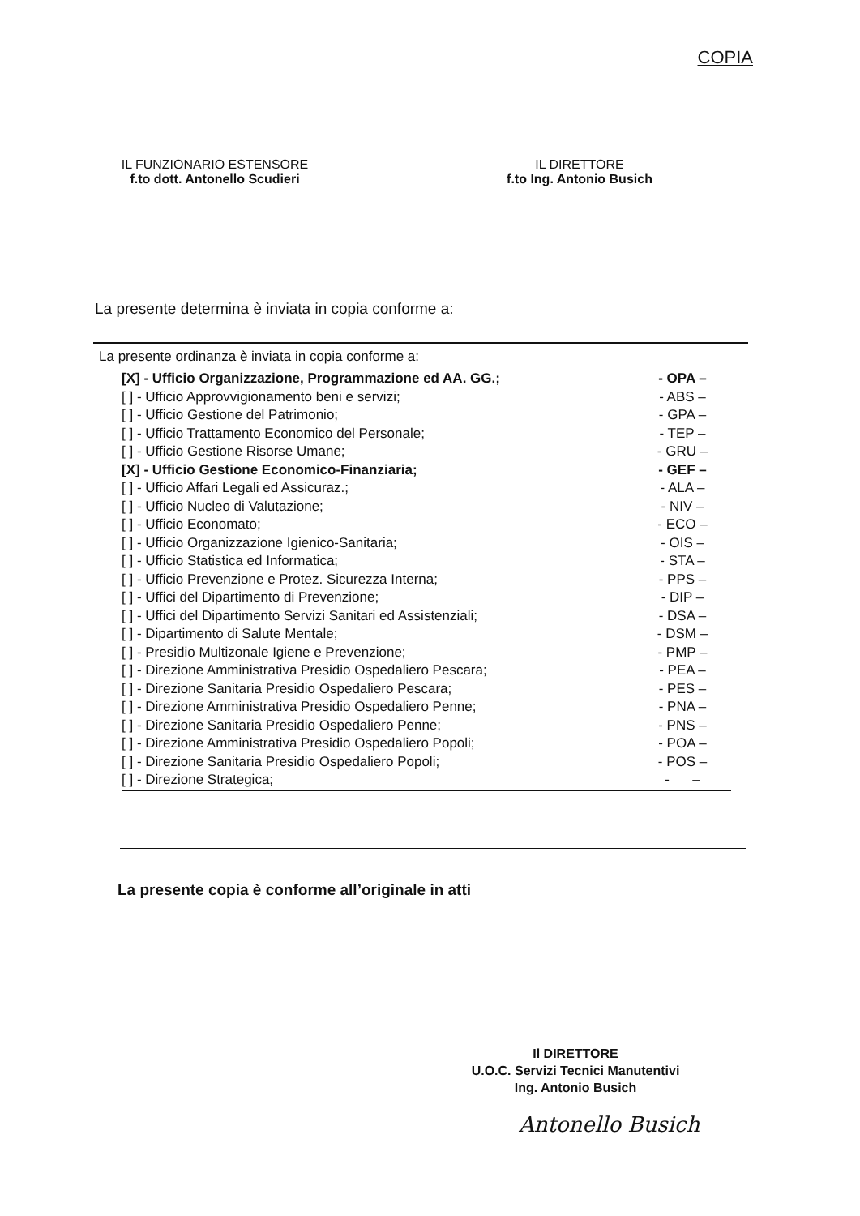COPIA
IL FUNZIONARIO ESTENSORE
f.to dott. Antonello Scudieri
IL DIRETTORE
f.to Ing. Antonio Busich
La presente determina è inviata in copia conforme a:
La presente ordinanza è inviata in copia conforme a:
| [X] - Ufficio Organizzazione, Programmazione ed AA. GG.; | - OPA – |
| [ ] - Ufficio Approvvigionamento beni e servizi; | - ABS – |
| [ ] - Ufficio Gestione del Patrimonio; | - GPA – |
| [ ] - Ufficio Trattamento Economico del Personale; | - TEP – |
| [ ] - Ufficio Gestione Risorse Umane; | - GRU – |
| [X] - Ufficio Gestione Economico-Finanziaria; | - GEF – |
| [ ] - Ufficio Affari Legali ed Assicuraz.; | - ALA – |
| [ ] - Ufficio Nucleo di Valutazione; | - NIV – |
| [ ] - Ufficio Economato; | - ECO – |
| [ ] - Ufficio Organizzazione Igienico-Sanitaria; | - OIS – |
| [ ] - Ufficio Statistica ed Informatica; | - STA – |
| [ ] - Ufficio Prevenzione e Protez. Sicurezza Interna; | - PPS – |
| [ ] - Uffici del Dipartimento di Prevenzione; | - DIP – |
| [ ] - Uffici del Dipartimento Servizi Sanitari ed Assistenziali; | - DSA – |
| [ ] - Dipartimento di Salute Mentale; | - DSM – |
| [ ] - Presidio Multizonale Igiene e Prevenzione; | - PMP – |
| [ ] - Direzione Amministrativa Presidio Ospedaliero Pescara; | - PEA – |
| [ ] - Direzione Sanitaria Presidio Ospedaliero Pescara; | - PES – |
| [ ] - Direzione Amministrativa Presidio Ospedaliero Penne; | - PNA – |
| [ ] - Direzione Sanitaria Presidio Ospedaliero Penne; | - PNS – |
| [ ] - Direzione Amministrativa Presidio Ospedaliero Popoli; | - POA – |
| [ ] - Direzione Sanitaria Presidio Ospedaliero Popoli; | - POS – |
| [ ] - Direzione Strategica; | - – |
La presente copia è conforme all’originale in atti
Il DIRETTORE
U.O.C. Servizi Tecnici Manutentivi
Ing. Antonio Busich
Antonello Busich